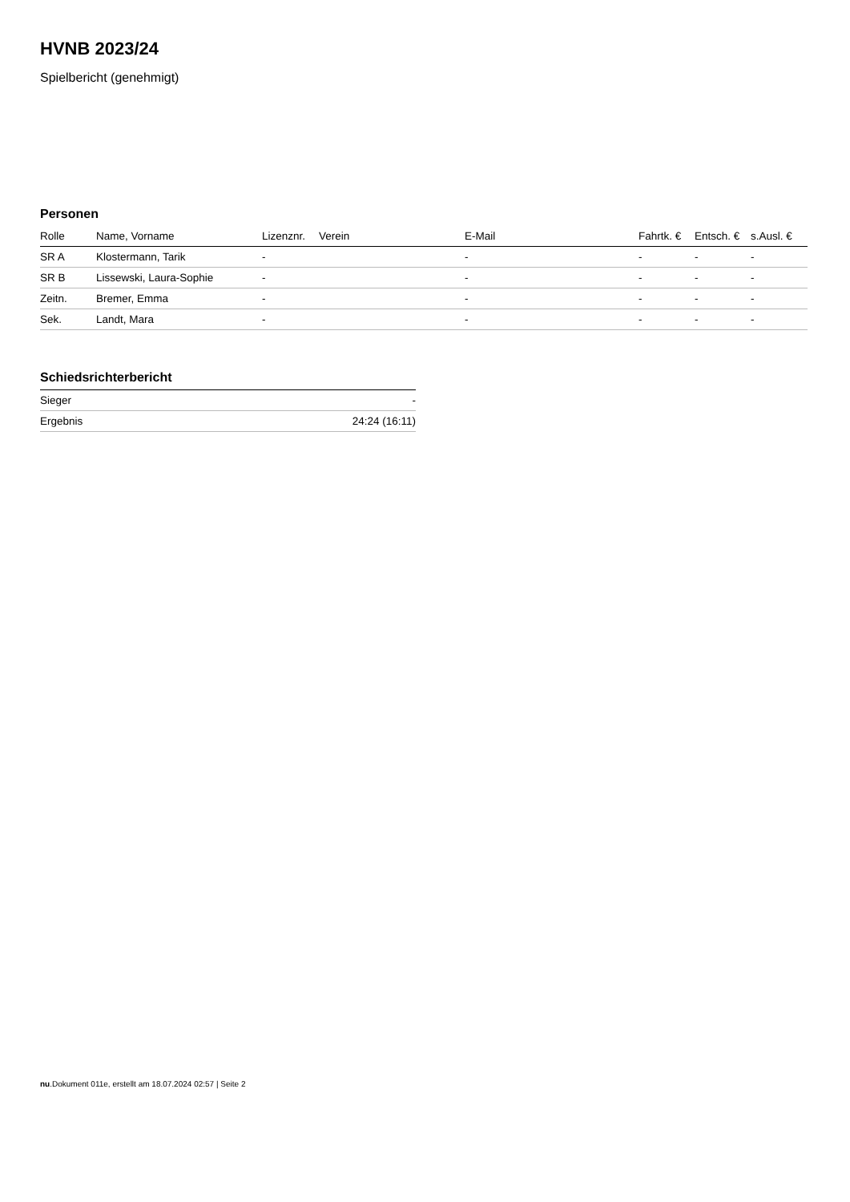HVNB 2023/24
Spielbericht (genehmigt)
Personen
| Rolle | Name, Vorname | Lizenznr. | Verein | E-Mail | Fahrtk. € | Entsch. € | s.Ausl. € |
| --- | --- | --- | --- | --- | --- | --- | --- |
| SR A | Klostermann, Tarik | - | | - | - | - | - |
| SR B | Lissewski, Laura-Sophie | - | | - | - | - | - |
| Zeitn. | Bremer, Emma | - | | - | - | - | - |
| Sek. | Landt, Mara | - | | - | - | - | - |
Schiedsrichterbericht
| Sieger | - |
| Ergebnis | 24:24 (16:11) |
nu.Dokument 011e, erstellt am 18.07.2024 02:57 | Seite 2